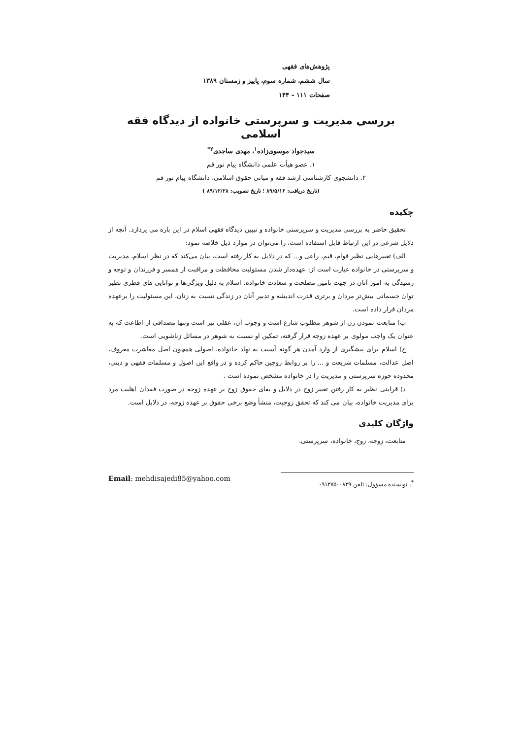پژوهش‌های فقهی
سال ششم، شماره سوم، پاییز و زمستان ۱۳۸۹
صفحات ۱۱۱ – ۱۴۴
بررسی مدیریت و سرپرستی خانواده از دیدگاه فقه اسلامی
سیدجواد موسوی‌زاده<sup>۱</sup>، مهدی ساجدی<sup>۲*</sup>
۱. عضو هیأت علمی دانشگاه پیام نور قم
۲. دانشجوی کارشناسی ارشد فقه و مبانی حقوق اسلامی، دانشگاه پیام نور قم
(تاریخ دریافت: ۸۹/۵/۱۶ ؛ تاریخ تصویب: ۸۹/۱۲/۲۸ )
چکیده
تحقیق حاضر به بررسی مدیریت و سرپرستی خانواده و تبیین دیدگاه فقهی اسلام در این باره می پردازد. آنچه از دلایل شرعی در این ارتباط قابل استفاده است، را می‌توان در موارد ذیل خلاصه نمود:
الف) تعبیرهایی نظیر قوام، قیم، راعی و... که در دلایل به کار رفته است، بیان می‌کند که در نظر اسلام، مدیریت و سرپرستی در خانواده عبارت است از: عهده‌دار شدن مسئولیت محافظت و مراقبت از همسر و فرزندان و توجه و رسیدگی به امور آنان در جهت تامین مصلحت و سعادت خانواده. اسلام به دلیل ویژگی‌ها و توانایی های فطری نظیر توان جسمانی بیش‌تر مردان و برتری قدرت اندیشه و تدبیر آنان در زندگی نسبت به زنان، این مسئولیت را برعهده مردان قرار داده است.
ب) متابعت نمودن زن از شوهر مطلوب شارع است و وجوب آن، عقلی نیز است وتنها مصداقی از اطاعت که به عنوان یک واجب مولوی بر عهده زوجه قرار گرفته، تمکین او نسبت به شوهر در مسائل زناشویی است.
ج) اسلام برای پیشگیری از وارد آمدن هر گونه آسیب به نهاد خانواده، اصولی همچون اصل معاشرت معروف، اصل عدالت، مسلمات شریعت و ... را بر روابط زوجین حاکم کرده و در واقع این اصول و مسلمات فقهی و دینی، محدوده حوزه سرپرستی و مدیریت را در خانواده مشخص نموده است .
د) قراینی نظیر به کار رفتن تعبیر زوج در دلایل و بقای حقوق زوج بر عهده زوجه در صورت فقدان اهلیت مرد برای مدیریت خانواده، بیان می کند که تحقق زوجیت، منشأ وضع برخی حقوق بر عهده زوجه، در دلایل است.
واژگان کلیدی
متابعت، زوجه، زوج، خانواده، سرپرستی.
Email: mehdisajedi85@yahoo.com
<sup>*</sup>. نویسنده مسؤول: تلفن ۰۹۱۲۷۵۰۰۸۲۹